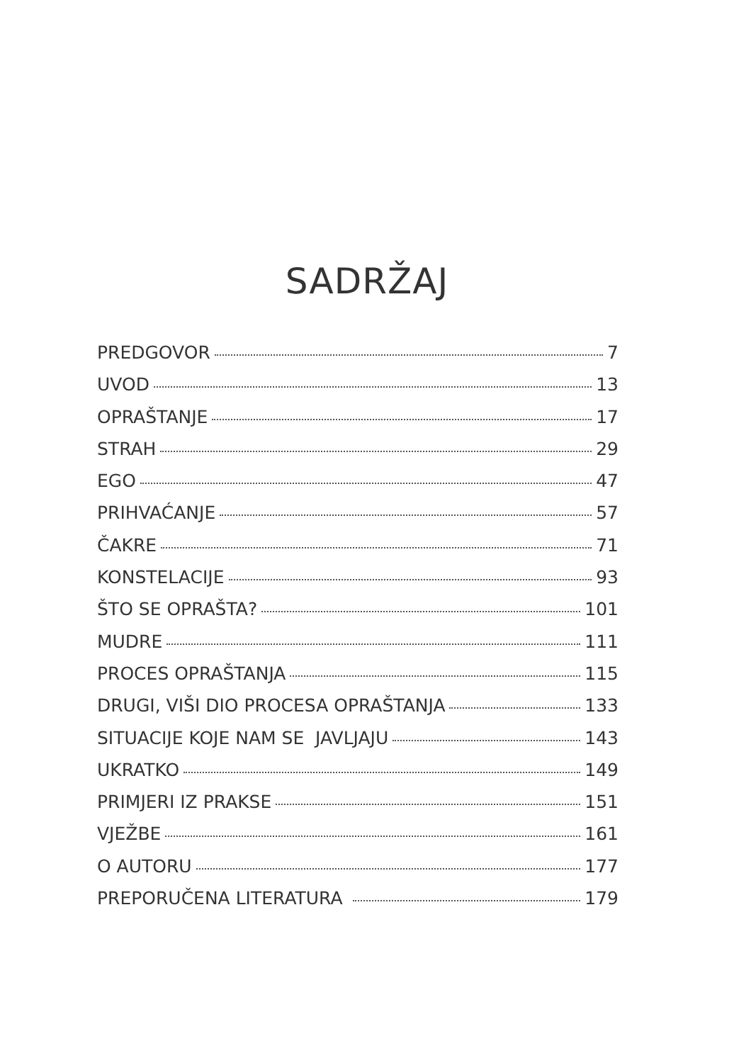SADRŽAJ
PREDGOVOR 7
UVOD 13
OPRAŠTANJE 17
STRAH 29
EGO 47
PRIHVAĆANJE 57
ČAKRE 71
KONSTELACIJE 93
ŠTO SE OPRAŠTA? 101
MUDRE 111
PROCES OPRAŠTANJA 115
DRUGI, VIŠI DIO PROCESA OPRAŠTANJA 133
SITUACIJE KOJE NAM SE JAVLJAJU 143
UKRATKO 149
PRIMJERI IZ PRAKSE 151
VJEŽBE 161
O AUTORU 177
PREPORUČENA LITERATURA 179